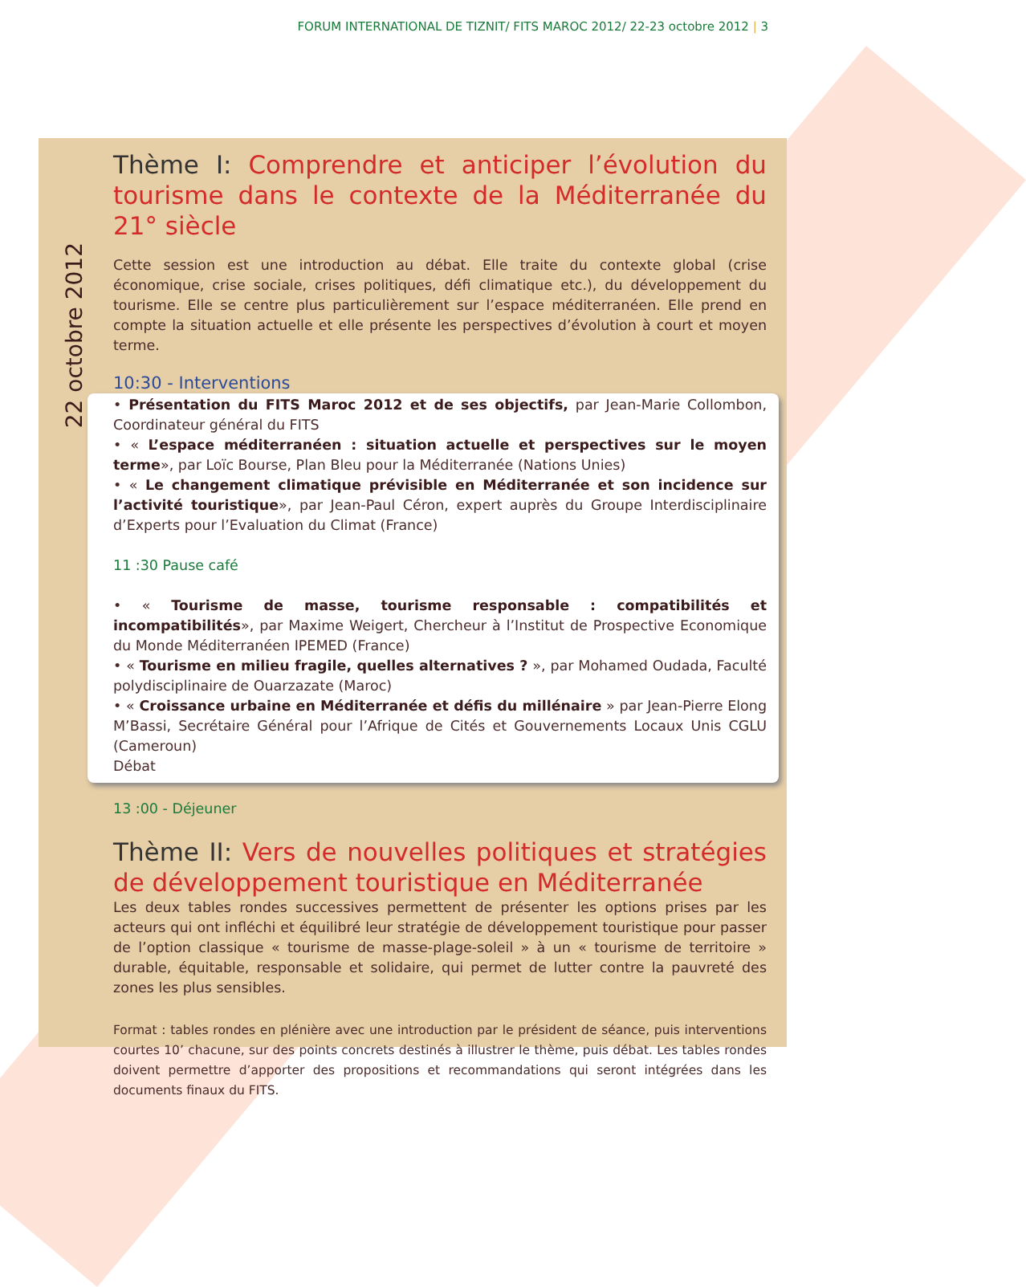FORUM INTERNATIONAL DE TIZNIT/ FITS MAROC 2012/ 22-23 octobre 2012 | 3
22 octobre 2012
Thème I: Comprendre et anticiper l’évolution du tourisme dans le contexte de la Méditerranée du 21° siècle
Cette session est une introduction au débat. Elle traite du contexte global (crise économique, crise sociale, crises politiques, défi climatique etc.), du développement du tourisme. Elle se centre plus particulièrement sur l’espace méditerranéen. Elle prend en compte la situation actuelle et elle présente les perspectives d’évolution à court et moyen terme.
10:30 - Interventions
• Présentation du FITS Maroc 2012 et de ses objectifs, par Jean-Marie Collombon, Coordinateur général du FITS
• « L’espace méditerranéen : situation actuelle et perspectives sur le moyen terme», par Loïc Bourse, Plan Bleu pour la Méditerranée (Nations Unies)
• « Le changement climatique prévisible en Méditerranée et son incidence sur l’activité touristique», par Jean-Paul Céron, expert auprès du Groupe Interdisciplinaire d’Experts pour l’Evaluation du Climat (France)
11 :30 Pause café
• « Tourisme de masse, tourisme responsable : compatibilités et incompatibilités», par Maxime Weigert, Chercheur à l’Institut de Prospective Economique du Monde Méditerranéen IPEMED (France)
• « Tourisme en milieu fragile, quelles alternatives ? », par Mohamed Oudada, Faculté polydisciplinaire de Ouarzazate (Maroc)
• « Croissance urbaine en Méditerranée et défis du millénaire » par Jean-Pierre Elong M’Bassi, Secrétaire Général pour l’Afrique de Cités et Gouvernements Locaux Unis CGLU (Cameroun)
Débat
13 :00 - Déjeuner
Thème II: Vers de nouvelles politiques et stratégies de développement touristique en Méditerranée
Les deux tables rondes successives permettent de présenter les options prises par les acteurs qui ont infléchi et équilibré leur stratégie de développement touristique pour passer de l’option classique « tourisme de masse-plage-soleil » à un « tourisme de territoire » durable, équitable, responsable et solidaire, qui permet de lutter contre la pauvreté des zones les plus sensibles.
Format : tables rondes en plénière avec une introduction par le président de séance, puis interventions courtes 10’ chacune, sur des points concrets destinés à illustrer le thème, puis débat. Les tables rondes doivent permettre d’apporter des propositions et recommandations qui seront intégrées dans les documents finaux du FITS.